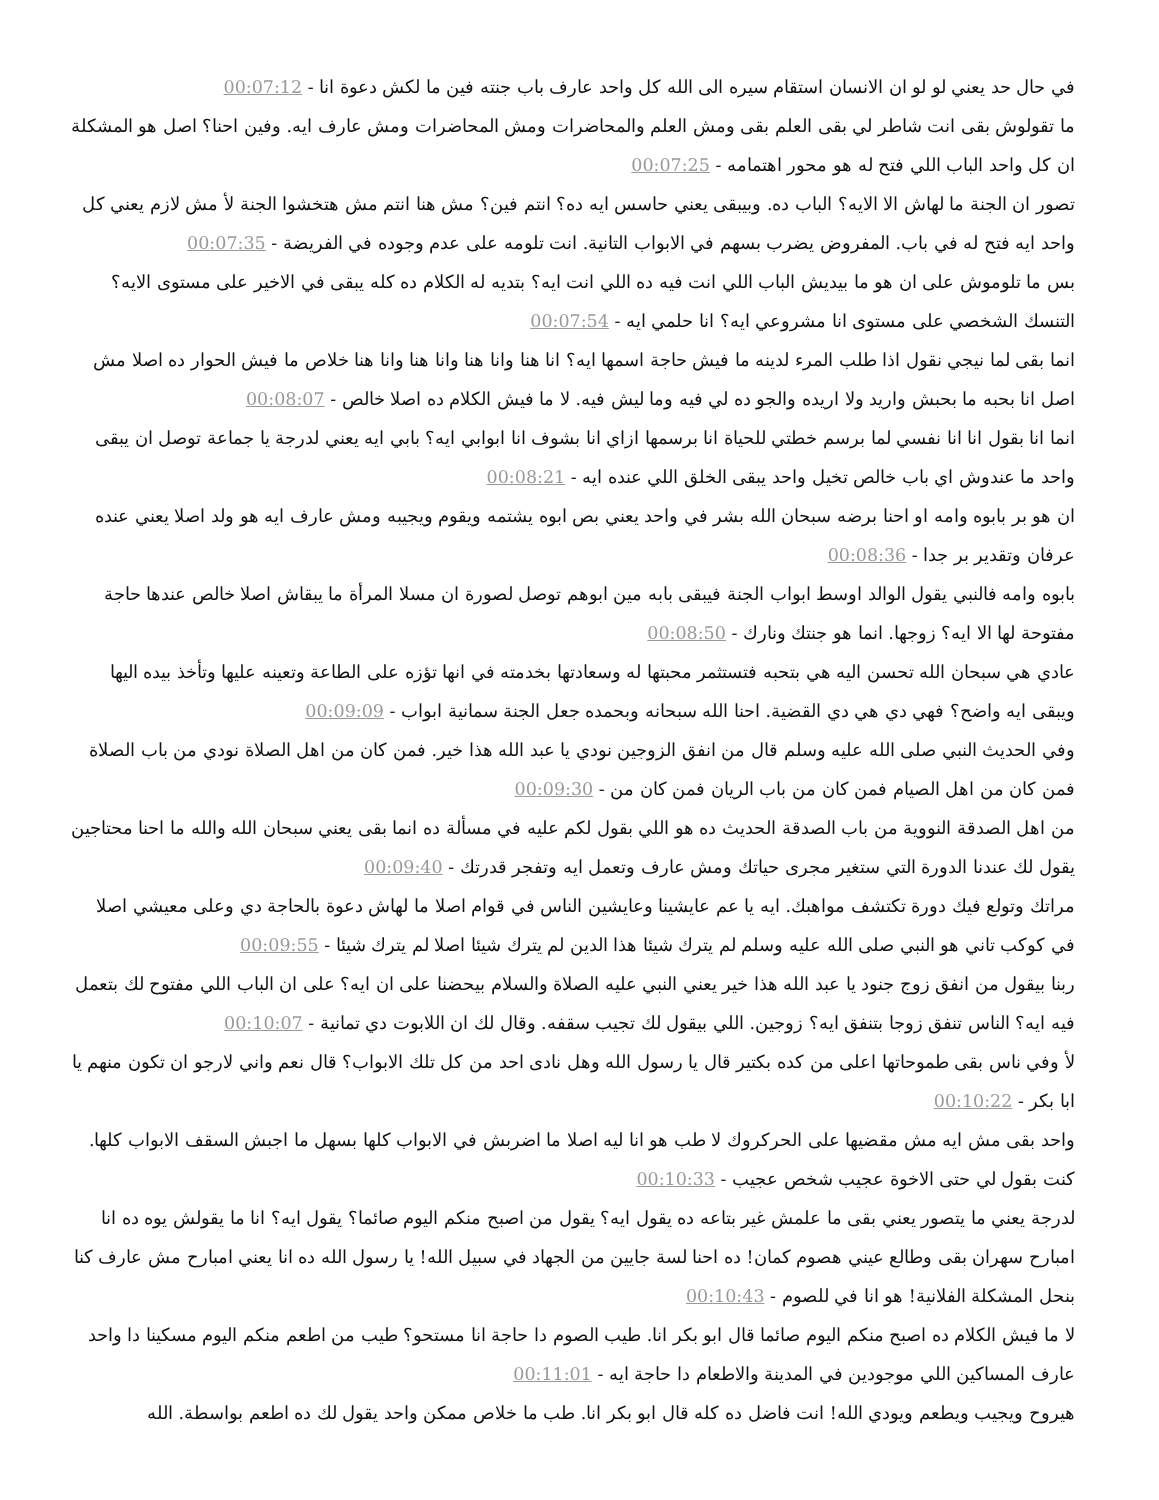في حال حد يعني لو لو ان الانسان استقام سيره الى الله كل واحد عارف باب جنته فين ما لكش دعوة انا - 00:07:12
ما تقولوش بقى انت شاطر لي بقى العلم بقى ومش العلم والمحاضرات ومش المحاضرات ومش عارف ايه. وفين احنا؟ اصل هو المشكلة ان كل واحد الباب اللي فتح له هو محور اهتمامه - 00:07:25
تصور ان الجنة ما لهاش الا الايه؟ الباب ده. وبيبقى يعني حاسس ايه ده؟ انتم فين؟ مش هنا انتم مش هتخشوا الجنة لأ مش لازم يعني كل واحد ايه فتح له في باب. المفروض يضرب بسهم في الابواب التانية. انت تلومه على عدم وجوده في الفريضة - 00:07:35
بس ما تلوموش على ان هو ما بيديش الباب اللي انت فيه ده اللي انت ايه؟ بتديه له الكلام ده كله يبقى في الاخير على مستوى الايه؟ التنسك الشخصي على مستوى انا مشروعي ايه؟ انا حلمي ايه - 00:07:54
انما بقى لما نيجي نقول اذا طلب المرء لدينه ما فيش حاجة اسمها ايه؟ انا هنا وانا هنا وانا هنا وانا هنا خلاص ما فيش الحوار ده اصلا مش اصل انا بحبه ما بحبش واريد ولا اريده والجو ده لي فيه وما ليش فيه. لا ما فيش الكلام ده اصلا خالص - 00:08:07
انما انا بقول انا انا نفسي لما برسم خطتي للحياة انا برسمها ازاي انا بشوف انا ابوابي ايه؟ بابي ايه يعني لدرجة يا جماعة توصل ان يبقى واحد ما عندوش اي باب خالص تخيل واحد يبقى الخلق اللي عنده ايه - 00:08:21
ان هو بر بابوه وامه او احنا برضه سبحان الله بشر في واحد يعني بص ابوه يشتمه ويقوم ويجيبه ومش عارف ايه هو ولد اصلا يعني عنده عرفان وتقدير بر جدا - 00:08:36
بابوه وامه فالنبي يقول الوالد اوسط ابواب الجنة فيبقى بابه مين ابوهم توصل لصورة ان مسلا المرأة ما يبقاش اصلا خالص عندها حاجة مفتوحة لها الا ايه؟ زوجها. انما هو جنتك ونارك - 00:08:50
عادي هي سبحان الله تحسن اليه هي بتحبه فتستثمر محبتها له وسعادتها بخدمته في انها تؤزه على الطاعة وتعينه عليها وتأخذ بيده اليها ويبقى ايه واضح؟ فهي دي هي دي القضية. احنا الله سبحانه وبحمده جعل الجنة سمانية ابواب - 00:09:09
وفي الحديث النبي صلى الله عليه وسلم قال من انفق الزوجين نودي يا عبد الله هذا خير. فمن كان من اهل الصلاة نودي من باب الصلاة فمن كان من اهل الصيام فمن كان من باب الريان فمن كان من - 00:09:30
من اهل الصدقة النووية من باب الصدقة الحديث ده هو اللي بقول لكم عليه في مسألة ده انما بقى يعني سبحان الله والله ما احنا محتاجين يقول لك عندنا الدورة التي ستغير مجرى حياتك ومش عارف وتعمل ايه وتفجر قدرتك - 00:09:40
مراتك وتولع فيك دورة تكتشف مواهبك. ايه يا عم عايشينا وعايشين الناس في قوام اصلا ما لهاش دعوة بالحاجة دي وعلى معيشي اصلا في كوكب تاني هو النبي صلى الله عليه وسلم لم يترك شيئا هذا الدين لم يترك شيئا اصلا لم يترك شيئا - 00:09:55
ربنا بيقول من انفق زوج جنود يا عبد الله هذا خير يعني النبي عليه الصلاة والسلام بيحضنا على ان ايه؟ على ان الباب اللي مفتوح لك بتعمل فيه ايه؟ الناس تنفق زوجا بتنفق ايه؟ زوجين. اللي بيقول لك تجيب سقفه. وقال لك ان اللابوت دي تمانية - 00:10:07
لأ وفي ناس بقى طموحاتها اعلى من كده بكتير قال يا رسول الله وهل نادى احد من كل تلك الابواب؟ قال نعم واني لارجو ان تكون منهم يا ابا بكر - 00:10:22
واحد بقى مش ايه مش مقضيها على الحركروك لا طب هو انا ليه اصلا ما اضربش في الابواب كلها بسهل ما اجبش السقف الابواب كلها. كنت بقول لي حتى الاخوة عجيب شخص عجيب - 00:10:33
لدرجة يعني ما يتصور يعني بقى ما علمش غير بتاعه ده يقول ايه؟ يقول من اصبح منكم اليوم صائما؟ يقول ايه؟ انا ما يقولش يوه ده انا امبارح سهران بقى وطالع عيني هصوم كمان! ده احنا لسة جايين من الجهاد في سبيل الله! يا رسول الله ده انا يعني امبارح مش عارف كنا بنحل المشكلة الفلانية! هو انا في للصوم - 00:10:43
لا ما فيش الكلام ده اصبح منكم اليوم صائما قال ابو بكر انا. طيب الصوم دا حاجة انا مستحو؟ طيب من اطعم منكم اليوم مسكينا دا واحد عارف المساكين اللي موجودين في المدينة والاطعام دا حاجة ايه - 00:11:01
هيروح ويجيب ويطعم ويودي الله! انت فاضل ده كله قال ابو بكر انا. طب ما خلاص ممكن واحد يقول لك ده اطعم بواسطة. الله